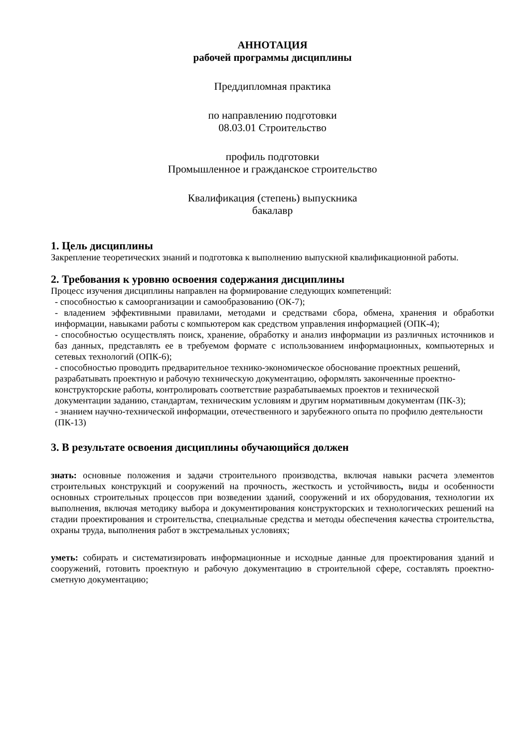АННОТАЦИЯ
рабочей программы дисциплины
Преддипломная практика
по направлению подготовки
08.03.01 Строительство
профиль подготовки
Промышленное и гражданское строительство
Квалификация (степень) выпускника
бакалавр
1. Цель дисциплины
Закрепление теоретических знаний и подготовка к выполнению выпускной квалификационной работы.
2. Требования к уровню освоения содержания дисциплины
Процесс изучения дисциплины направлен на формирование следующих компетенций:
- способностью к самоорганизации и самообразованию (ОК-7);
- владением эффективными правилами, методами и средствами сбора, обмена, хранения и обработки информации, навыками работы с компьютером как средством управления информацией (ОПК-4);
- способностью осуществлять поиск, хранение, обработку и анализ информации из различных источников и баз данных, представлять ее в требуемом формате с использованием информационных, компьютерных и сетевых технологий (ОПК-6);
- способностью проводить предварительное технико-экономическое обоснование проектных решений, разрабатывать проектную и рабочую техническую документацию, оформлять законченные проектно-конструкторские работы, контролировать соответствие разрабатываемых проектов и технической документации заданию, стандартам, техническим условиям и другим нормативным документам (ПК-3);
- знанием научно-технической информации, отечественного и зарубежного опыта по профилю деятельности (ПК-13)
3. В результате освоения дисциплины обучающийся должен
знать: основные положения и задачи строительного производства, включая навыки расчета элементов строительных конструкций и сооружений на прочность, жесткость и устойчивость, виды и особенности основных строительных процессов при возведении зданий, сооружений и их оборудования, технологии их выполнения, включая методику выбора и документирования конструкторских и технологических решений на стадии проектирования и строительства, специальные средства и методы обеспечения качества строительства, охраны труда, выполнения работ в экстремальных условиях;
уметь: собирать и систематизировать информационные и исходные данные для проектирования зданий и сооружений, готовить проектную и рабочую документацию в строительной сфере, составлять проектно-сметную документацию;